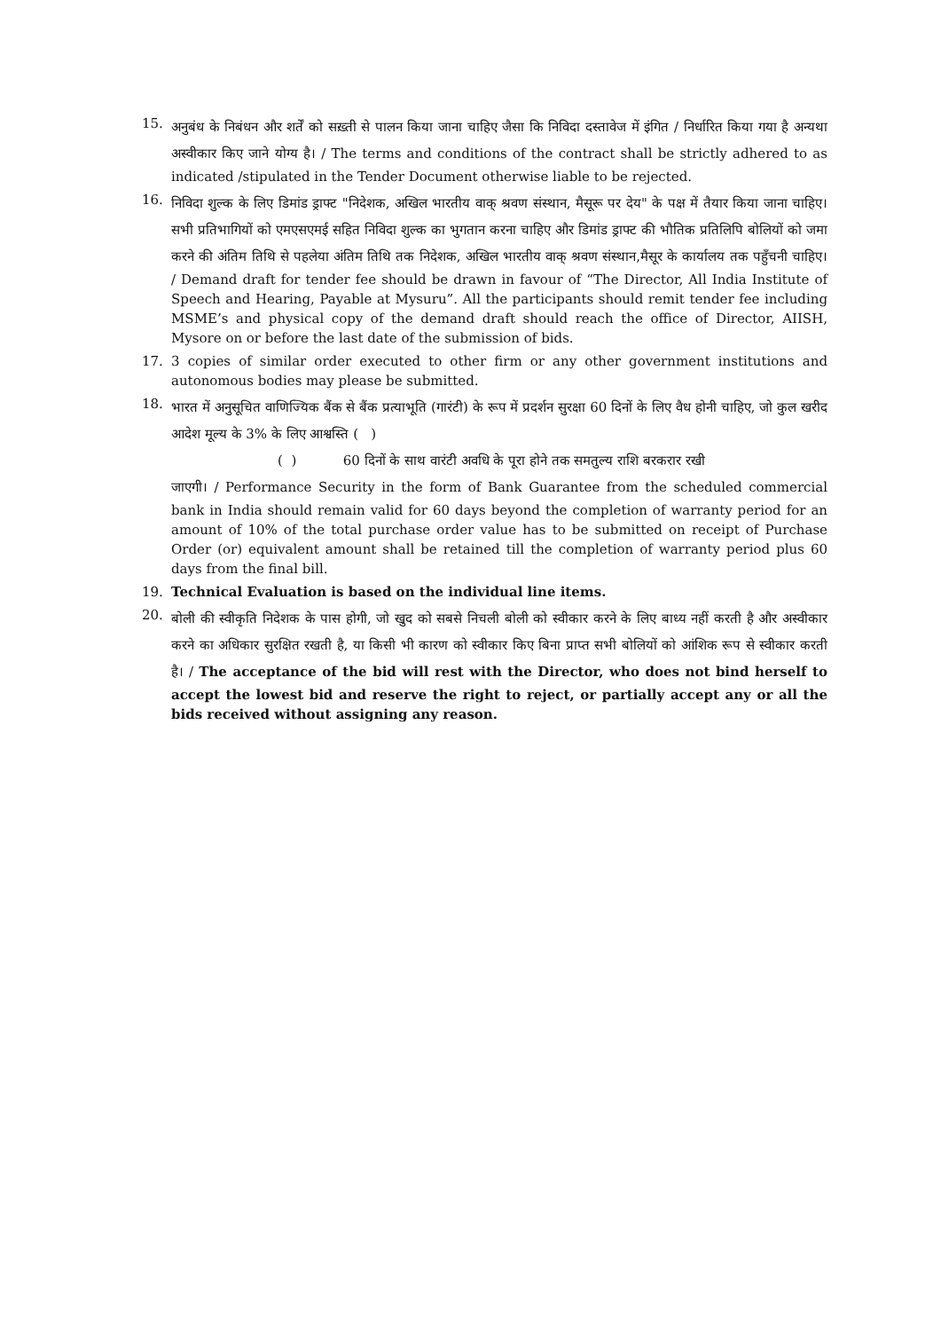15.
अनुबंध के निबंधन और शर्तें को सख़्ती से पालन किया जाना चाहिए जैसा कि निविदा दस्तावेज में इंगित / निर्धारित किया गया है अन्यथा अस्वीकार किए जाने योग्य है। / The terms and conditions of the contract shall be strictly adhered to as indicated /stipulated in the Tender Document otherwise liable to be rejected.
16.
निविदा शुल्क के लिए डिमांड ड्राफ्ट "निदेशक, अखिल भारतीय वाक् श्रवण संस्थान, मैसूरू पर देय" के पक्ष में तैयार किया जाना चाहिए।सभी प्रतिभागियों को एमएसएमई सहित निविदा शुल्क का भुगतान करना चाहिए और डिमांड ड्राफ्ट की भौतिक प्रतिलिपि बोलियों को जमा करने की अंतिम तिथि से पहलेया अंतिम तिथि तक निदेशक, अखिल भारतीय वाक् श्रवण संस्थान,मैसूर के कार्यालय तक पहुँचनी चाहिए। / Demand draft for tender fee should be drawn in favour of “The Director, All India Institute of Speech and Hearing, Payable at Mysuru”. All the participants should remit tender fee including MSME’s and physical copy of the demand draft should reach the office of Director, AIISH, Mysore on or before the last date of the submission of bids.
17. 3 copies of similar order executed to other firm or any other government institutions and autonomous bodies may please be submitted.
18.
भारत में अनुसूचित वाणिज्यिक बैंक से बैंक प्रत्याभूति (गारंटी) के रूप में प्रदर्शन सुरक्षा 60 दिनों के लिए वैध होनी चाहिए, जो कुल खरीद आदेश मूल्य के 3% के लिए आश्वस्ति ( )
( ) 60 दिनों के साथ वारंटी अवधि के पूरा होने तक समतुल्य राशि बरकरार रखी
जाएगी। / Performance Security in the form of Bank Guarantee from the scheduled commercial bank in India should remain valid for 60 days beyond the completion of warranty period for an amount of 10% of the total purchase order value has to be submitted on receipt of Purchase Order (or) equivalent amount shall be retained till the completion of warranty period plus 60 days from the final bill.
19. Technical Evaluation is based on the individual line items.
20.
बोली की स्वीकृति निदेशक के पास होगी, जो खुद को सबसे निचली बोली को स्वीकार करने के लिए बाध्य नहीं करती है और अस्वीकार करने का अधिकार सुरक्षित रखती है, या किसी भी कारण को स्वीकार किए बिना प्राप्त सभी बोलियों को आंशिक रूप से स्वीकार करती है। / The acceptance of the bid will rest with the Director, who does not bind herself to accept the lowest bid and reserve the right to reject, or partially accept any or all the bids received without assigning any reason.